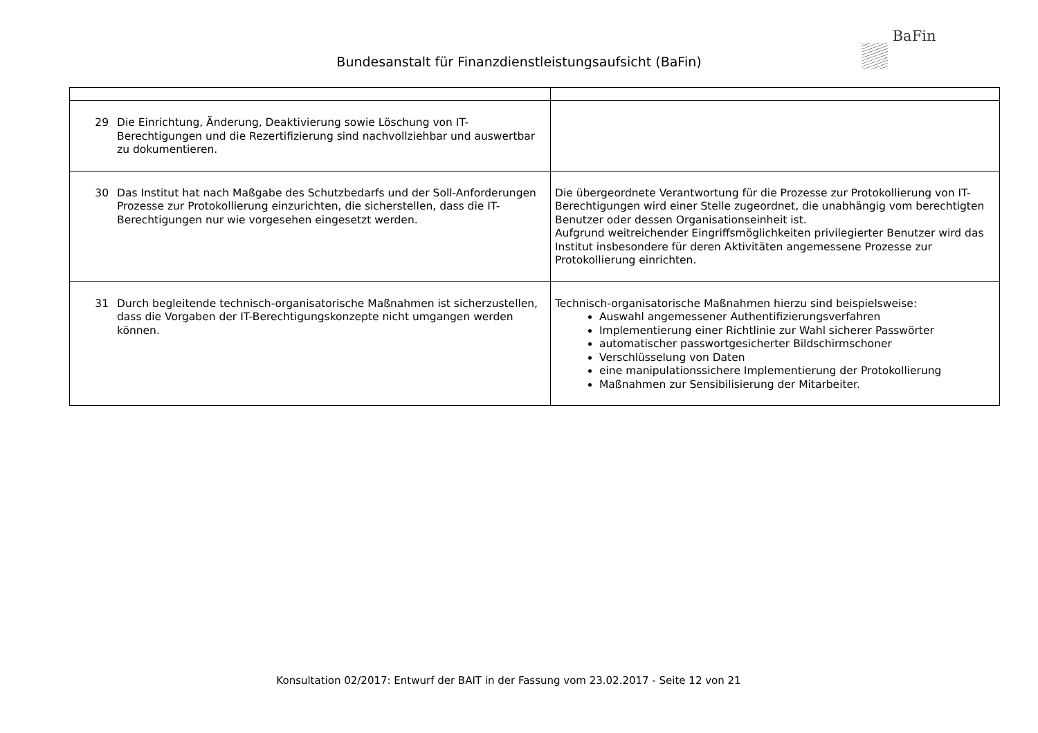BaFin
Bundesanstalt für Finanzdienstleistungsaufsicht (BaFin)
| 29 Die Einrichtung, Änderung, Deaktivierung sowie Löschung von IT-Berechtigungen und die Rezertifizierung sind nachvollziehbar und auswertbar zu dokumentieren. | |
| 30 Das Institut hat nach Maßgabe des Schutzbedarfs und der Soll-Anforderungen Prozesse zur Protokollierung einzurichten, die sicherstellen, dass die IT-Berechtigungen nur wie vorgesehen eingesetzt werden. | Die übergeordnete Verantwortung für die Prozesse zur Protokollierung von IT-Berechtigungen wird einer Stelle zugeordnet, die unabhängig vom berechtigten Benutzer oder dessen Organisationseinheit ist. Aufgrund weitreichender Eingriffsmöglichkeiten privilegierter Benutzer wird das Institut insbesondere für deren Aktivitäten angemessene Prozesse zur Protokollierung einrichten. |
| 31 Durch begleitende technisch-organisatorische Maßnahmen ist sicherzustellen, dass die Vorgaben der IT-Berechtigungskonzepte nicht umgangen werden können. | Technisch-organisatorische Maßnahmen hierzu sind beispielsweise: Auswahl angemessener Authentifizierungsverfahren Implementierung einer Richtlinie zur Wahl sicherer Passwörter automatischer passwortgesicherter Bildschirmschoner Verschlüsselung von Daten eine manipulationssichere Implementierung der Protokollierung Maßnahmen zur Sensibilisierung der Mitarbeiter. |
Konsultation 02/2017: Entwurf der BAIT in der Fassung vom 23.02.2017 - Seite 12 von 21